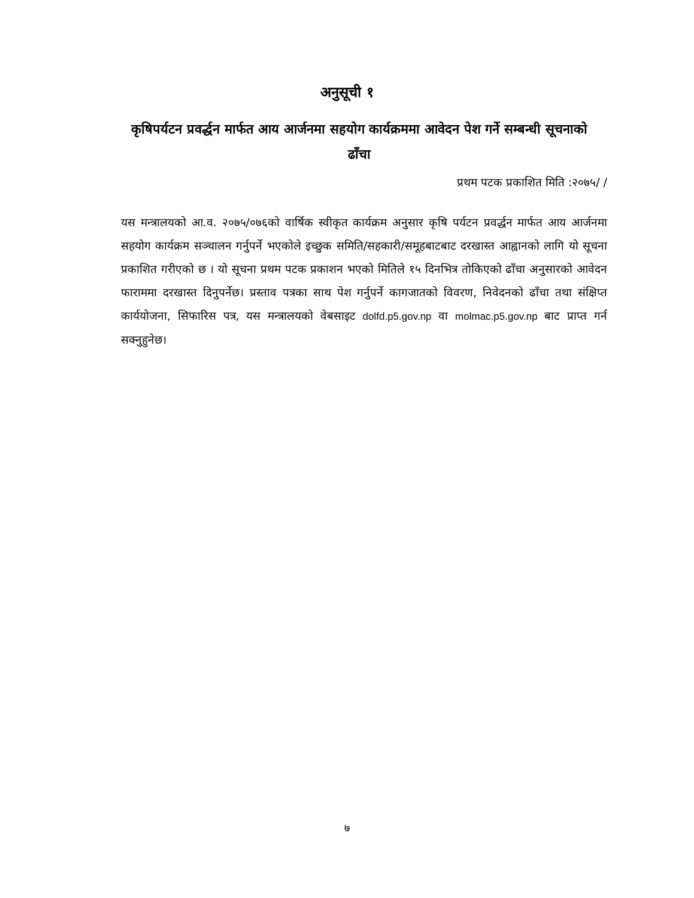अनुसूची १
कृषिपर्यटन प्रवर्द्धन मार्फत आय आर्जनमा सहयोग कार्यक्रममा आवेदन पेश गर्ने सम्बन्धी सूचनाको ढाँचा
प्रथम पटक प्रकाशित मिति :२०७५/ /
यस मन्त्रालयको आ.व. २०७५/०७६को वार्षिक स्वीकृत कार्यक्रम अनुसार कृषि पर्यटन प्रवर्द्धन मार्फत आय आर्जनमा सहयोग कार्यक्रम सञ्चालन गर्नुपर्ने भएकोले इच्छुक समिति/सहकारी/समूहबाटबाट दरखास्त आह्वानको लागि यो सूचना प्रकाशित गरीएको छ । यो सूचना प्रथम पटक प्रकाशन भएको मितिले १५ दिनभित्र तोकिएको ढाँचा अनुसारको आवेदन फाराममा दरखास्त दिनुपर्नेछ। प्रस्ताव पत्रका साथ पेश गर्नुपर्ने कागजातको विवरण, निवेदनको ढाँचा तथा संक्षिप्त कार्ययोजना, सिफारिस पत्र, यस मन्त्रालयको वेबसाइट dolfd.p5.gov.np वा molmac.p5.gov.np बाट प्राप्त गर्न सक्नुहुनेछ।
७